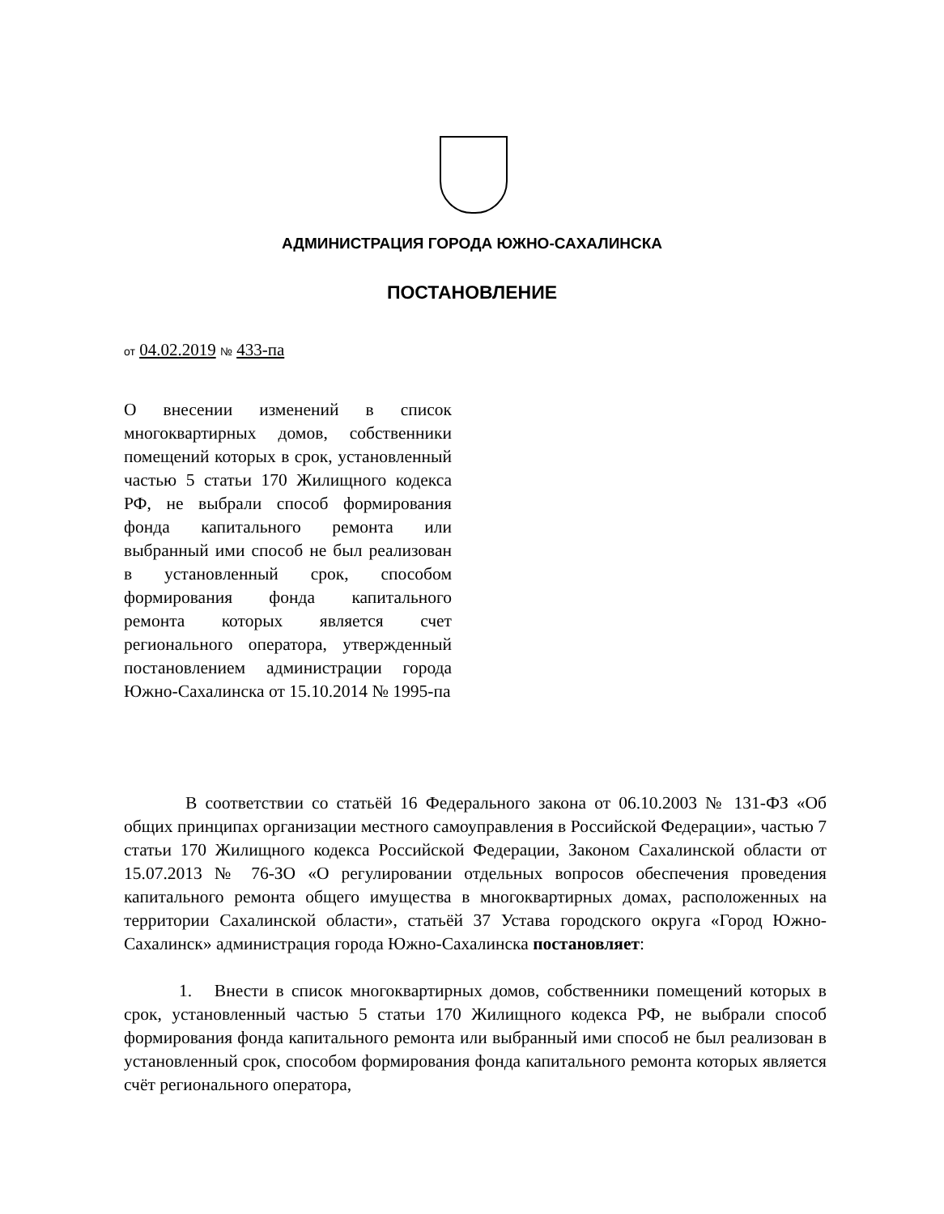АДМИНИСТРАЦИЯ ГОРОДА ЮЖНО-САХАЛИНСКА
ПОСТАНОВЛЕНИЕ
от 04.02.2019 № 433-па
О внесении изменений в список многоквартирных домов, собственники помещений которых в срок, установленный частью 5 статьи 170 Жилищного кодекса РФ, не выбрали способ формирования фонда капитального ремонта или выбранный ими способ не был реализован в установленный срок, способом формирования фонда капитального ремонта которых является счет регионального оператора, утвержденный постановлением администрации города Южно-Сахалинска от 15.10.2014 № 1995-па
В соответствии со статьёй 16 Федерального закона от 06.10.2003 № 131-ФЗ «Об общих принципах организации местного самоуправления в Российской Федерации», частью 7 статьи 170 Жилищного кодекса Российской Федерации, Законом Сахалинской области от 15.07.2013 № 76-ЗО «О регулировании отдельных вопросов обеспечения проведения капитального ремонта общего имущества в многоквартирных домах, расположенных на территории Сахалинской области», статьёй 37 Устава городского округа «Город Южно-Сахалинск» администрация города Южно-Сахалинска постановляет:
1. Внести в список многоквартирных домов, собственники помещений которых в срок, установленный частью 5 статьи 170 Жилищного кодекса РФ, не выбрали способ формирования фонда капитального ремонта или выбранный ими способ не был реализован в установленный срок, способом формирования фонда капитального ремонта которых является счёт регионального оператора,